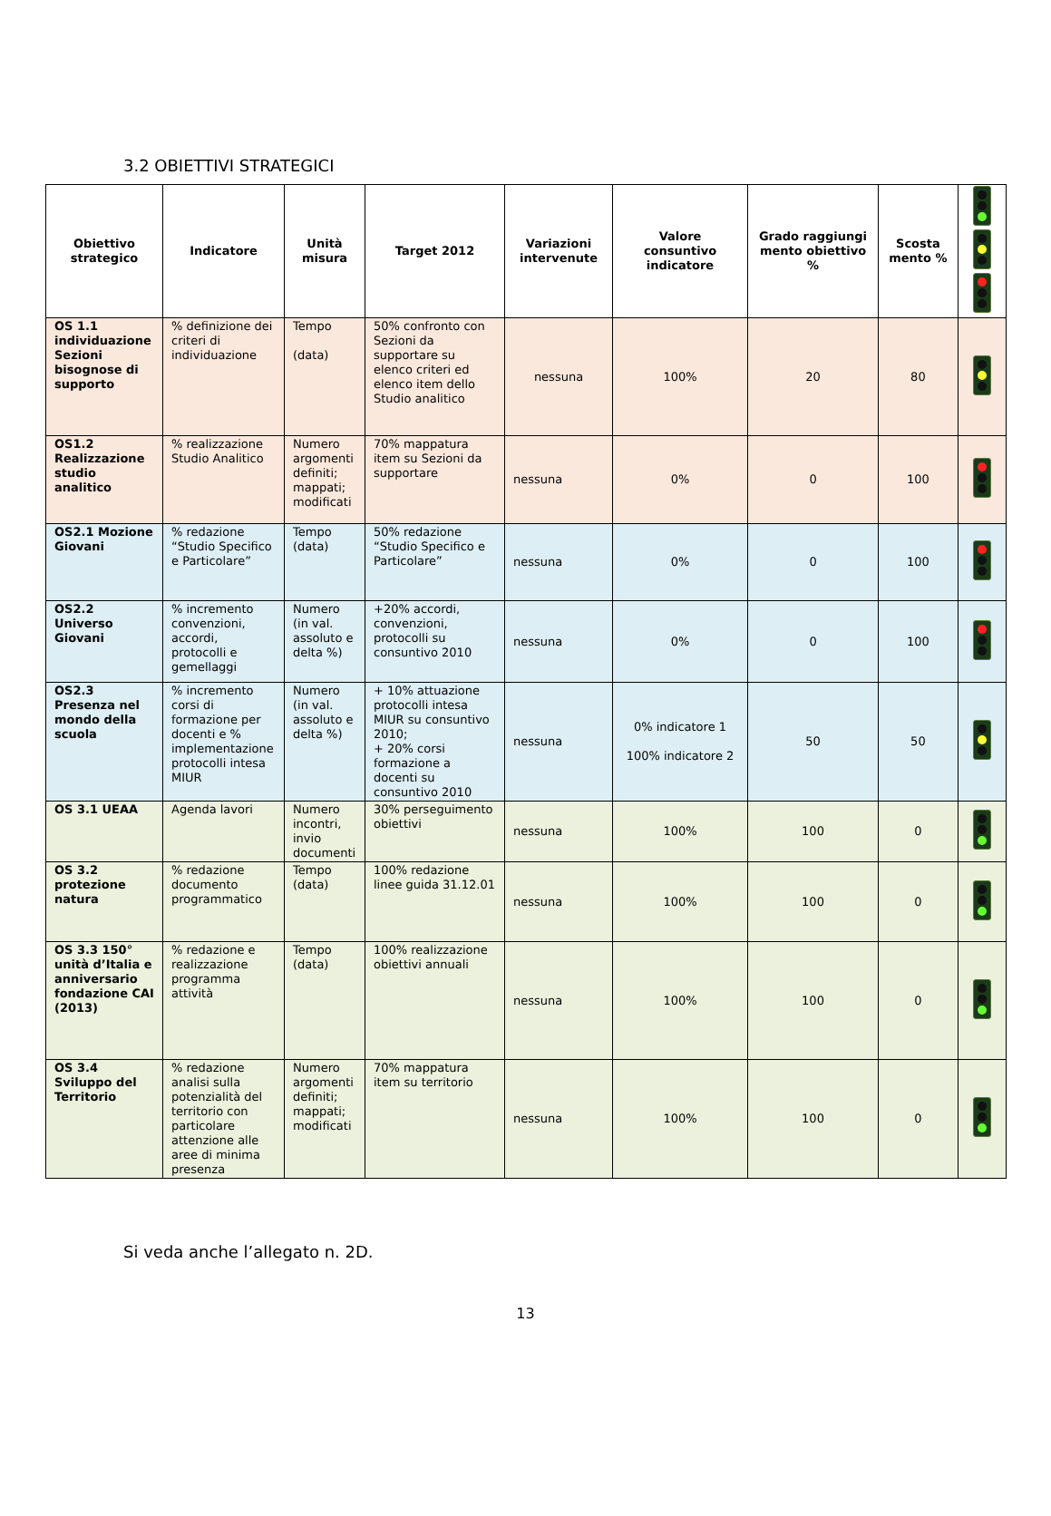3.2 OBIETTIVI STRATEGICI
| Obiettivo strategico | Indicatore | Unità misura | Target 2012 | Variazioni intervenute | Valore consuntivo indicatore | Grado raggiungi mento obiettivo % | Scosta mento % | |
| --- | --- | --- | --- | --- | --- | --- | --- | --- |
| OS 1.1 individuazione Sezioni bisognose di supporto | % definizione dei criteri di individuazione | Tempo (data) | 50% confronto con Sezioni da supportare su elenco criteri ed elenco item dello Studio analitico | nessuna | 100% | 20 | 80 | |
| OS1.2 Realizzazione studio analitico | % realizzazione Studio Analitico | Numero argomenti definiti; mappati; modificati | 70% mappatura item su Sezioni da supportare | nessuna | 0% | 0 | 100 | |
| OS2.1 Mozione Giovani | % redazione “Studio Specifico e Particolare” | Tempo (data) | 50% redazione “Studio Specifico e Particolare” | nessuna | 0% | 0 | 100 | |
| OS2.2 Universo Giovani | % incremento convenzioni, accordi, protocolli e gemellaggi | Numero (in val. assoluto e delta %) | +20% accordi, convenzioni, protocolli su consuntivo 2010 | nessuna | 0% | 0 | 100 | |
| OS2.3 Presenza nel mondo della scuola | % incremento corsi di formazione per docenti e % implementazione protocolli intesa MIUR | Numero (in val. assoluto e delta %) | + 10% attuazione protocolli intesa MIUR su consuntivo 2010; + 20% corsi formazione a docenti su consuntivo 2010 | nessuna | 0% indicatore 1 100% indicatore 2 | 50 | 50 | |
| OS 3.1 UEAA | Agenda lavori | Numero incontri, invio documenti | 30% perseguimento obiettivi | nessuna | 100% | 100 | 0 | |
| OS 3.2 protezione natura | % redazione documento programmatico | Tempo (data) | 100% redazione linee guida 31.12.01 | nessuna | 100% | 100 | 0 | |
| OS 3.3 150° unità d’Italia e anniversario fondazione CAI (2013) | % redazione e realizzazione programma attività | Tempo (data) | 100% realizzazione obiettivi annuali | nessuna | 100% | 100 | 0 | |
| OS 3.4 Sviluppo del Territorio | % redazione analisi sulla potenzialità del territorio con particolare attenzione alle aree di minima presenza | Numero argomenti definiti; mappati; modificati | 70% mappatura item su territorio | nessuna | 100% | 100 | 0 | |
Si veda anche l’allegato n. 2D.
13